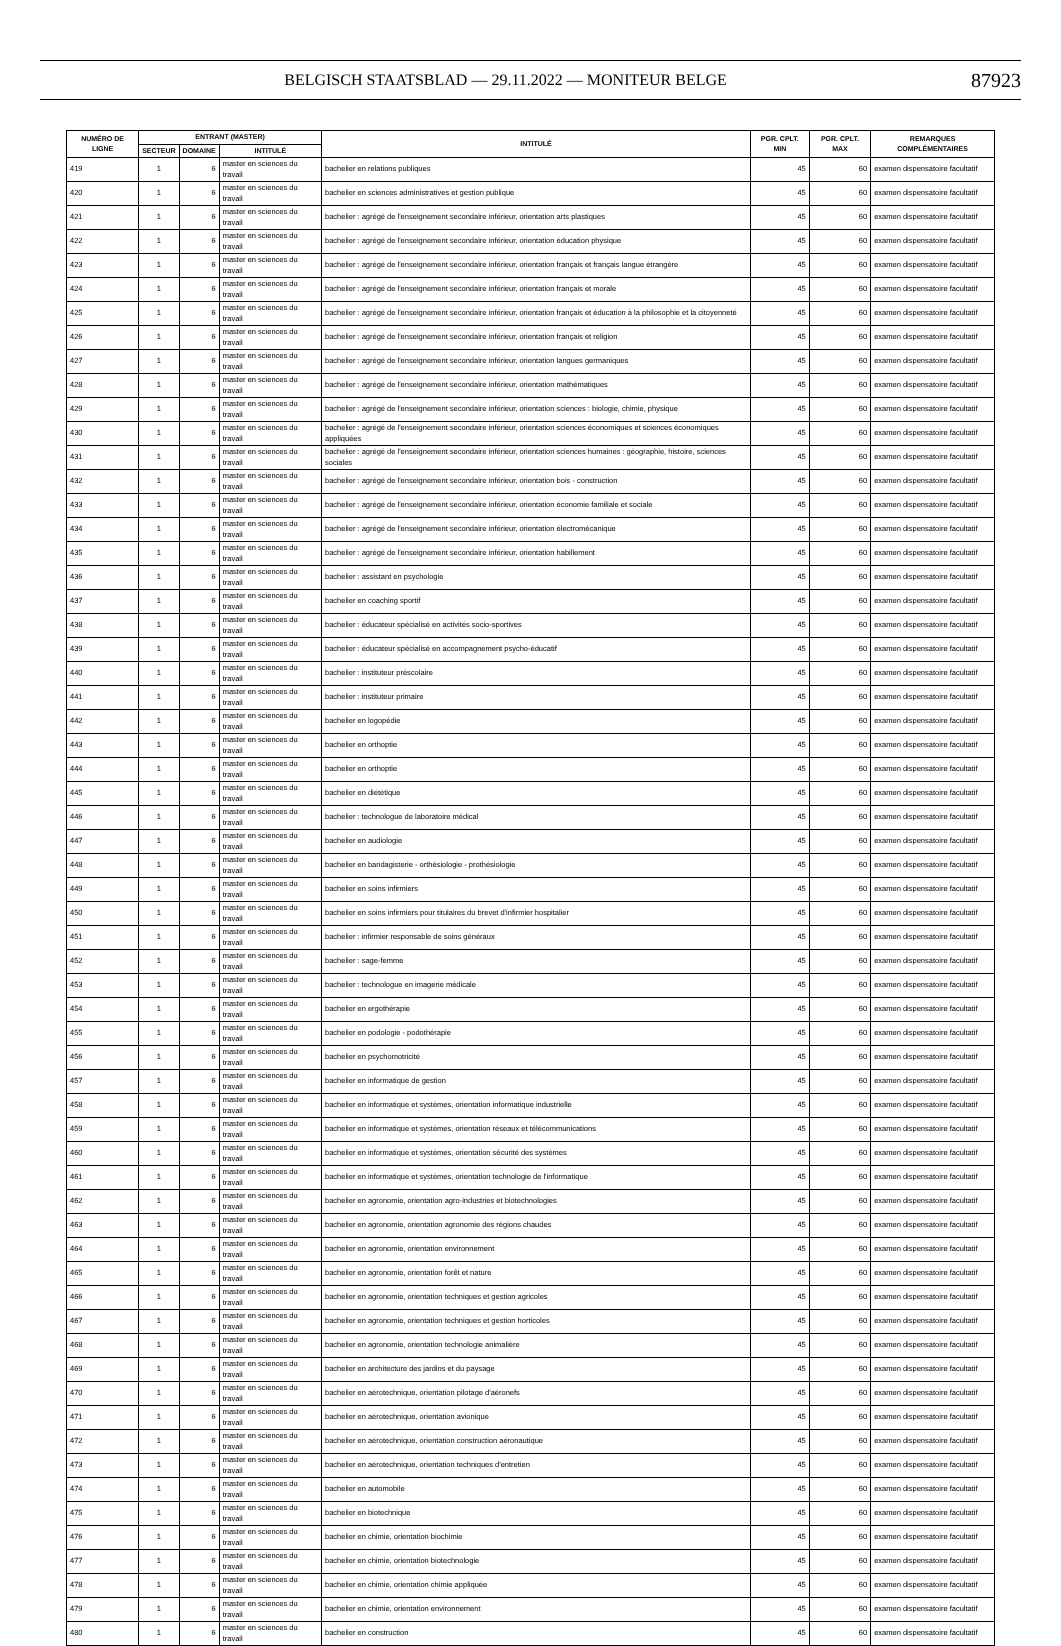BELGISCH STAATSBLAD — 29.11.2022 — MONITEUR BELGE 87923
| NUMÉRO DE LIGNE | ENTRANT (MASTER) | | | INTITULÉ | PGR. CPLT. MIN | PGR. CPLT. MAX | REMARQUES COMPLÉMENTAIRES |
| --- | --- | --- | --- | --- | --- | --- | --- |
| | SECTEUR | DOMAINE | INTITULÉ | | | | |
| 419 | 1 | 6 | master en sciences du travail | bachelier en relations publiques | 45 | 60 | examen dispensatoire facultatif |
| 420 | 1 | 6 | master en sciences du travail | bachelier en sciences administratives et gestion publique | 45 | 60 | examen dispensatoire facultatif |
| 421 | 1 | 6 | master en sciences du travail | bachelier : agrégé de l'enseignement secondaire inférieur, orientation arts plastiques | 45 | 60 | examen dispensatoire facultatif |
| 422 | 1 | 6 | master en sciences du travail | bachelier : agrégé de l'enseignement secondaire inférieur, orientation éducation physique | 45 | 60 | examen dispensatoire facultatif |
| 423 | 1 | 6 | master en sciences du travail | bachelier : agrégé de l'enseignement secondaire inférieur, orientation français et français langue étrangère | 45 | 60 | examen dispensatoire facultatif |
| 424 | 1 | 6 | master en sciences du travail | bachelier : agrégé de l'enseignement secondaire inférieur, orientation français et morale | 45 | 60 | examen dispensatoire facultatif |
| 425 | 1 | 6 | master en sciences du travail | bachelier : agrégé de l'enseignement secondaire inférieur, orientation français et éducation à la philosophie et la citoyenneté | 45 | 60 | examen dispensatoire facultatif |
| 426 | 1 | 6 | master en sciences du travail | bachelier : agrégé de l'enseignement secondaire inférieur, orientation français et religion | 45 | 60 | examen dispensatoire facultatif |
| 427 | 1 | 6 | master en sciences du travail | bachelier : agrégé de l'enseignement secondaire inférieur, orientation langues germaniques | 45 | 60 | examen dispensatoire facultatif |
| 428 | 1 | 6 | master en sciences du travail | bachelier : agrégé de l'enseignement secondaire inférieur, orientation mathématiques | 45 | 60 | examen dispensatoire facultatif |
| 429 | 1 | 6 | master en sciences du travail | bachelier : agrégé de l'enseignement secondaire inférieur, orientation sciences : biologie, chimie, physique | 45 | 60 | examen dispensatoire facultatif |
| 430 | 1 | 6 | master en sciences du travail | bachelier : agrégé de l'enseignement secondaire inférieur, orientation sciences économiques et sciences économiques appliquées | 45 | 60 | examen dispensatoire facultatif |
| 431 | 1 | 6 | master en sciences du travail | bachelier : agrégé de l'enseignement secondaire inférieur, orientation sciences humaines : géographie, histoire, sciences sociales | 45 | 60 | examen dispensatoire facultatif |
| 432 | 1 | 6 | master en sciences du travail | bachelier : agrégé de l'enseignement secondaire inférieur, orientation bois - construction | 45 | 60 | examen dispensatoire facultatif |
| 433 | 1 | 6 | master en sciences du travail | bachelier : agrégé de l'enseignement secondaire inférieur, orientation économie familiale et sociale | 45 | 60 | examen dispensatoire facultatif |
| 434 | 1 | 6 | master en sciences du travail | bachelier : agrégé de l'enseignement secondaire inférieur, orientation électromécanique | 45 | 60 | examen dispensatoire facultatif |
| 435 | 1 | 6 | master en sciences du travail | bachelier : agrégé de l'enseignement secondaire inférieur, orientation habillement | 45 | 60 | examen dispensatoire facultatif |
| 436 | 1 | 6 | master en sciences du travail | bachelier : assistant en psychologie | 45 | 60 | examen dispensatoire facultatif |
| 437 | 1 | 6 | master en sciences du travail | bachelier en coaching sportif | 45 | 60 | examen dispensatoire facultatif |
| 438 | 1 | 6 | master en sciences du travail | bachelier : éducateur spécialisé en activités socio-sportives | 45 | 60 | examen dispensatoire facultatif |
| 439 | 1 | 6 | master en sciences du travail | bachelier : éducateur spécialisé en accompagnement psycho-éducatif | 45 | 60 | examen dispensatoire facultatif |
| 440 | 1 | 6 | master en sciences du travail | bachelier : instituteur préscolaire | 45 | 60 | examen dispensatoire facultatif |
| 441 | 1 | 6 | master en sciences du travail | bachelier : instituteur primaire | 45 | 60 | examen dispensatoire facultatif |
| 442 | 1 | 6 | master en sciences du travail | bachelier en logopédie | 45 | 60 | examen dispensatoire facultatif |
| 443 | 1 | 6 | master en sciences du travail | bachelier en orthoptie | 45 | 60 | examen dispensatoire facultatif |
| 444 | 1 | 6 | master en sciences du travail | bachelier en orthoptie | 45 | 60 | examen dispensatoire facultatif |
| 445 | 1 | 6 | master en sciences du travail | bachelier en diététique | 45 | 60 | examen dispensatoire facultatif |
| 446 | 1 | 6 | master en sciences du travail | bachelier : technologue de laboratoire médical | 45 | 60 | examen dispensatoire facultatif |
| 447 | 1 | 6 | master en sciences du travail | bachelier en audiologie | 45 | 60 | examen dispensatoire facultatif |
| 448 | 1 | 6 | master en sciences du travail | bachelier en bandagisterie - orthésiologie - prothésiologie | 45 | 60 | examen dispensatoire facultatif |
| 449 | 1 | 6 | master en sciences du travail | bachelier en soins infirmiers | 45 | 60 | examen dispensatoire facultatif |
| 450 | 1 | 6 | master en sciences du travail | bachelier en soins infirmiers pour titulaires du brevet d'infirmier hospitalier | 45 | 60 | examen dispensatoire facultatif |
| 451 | 1 | 6 | master en sciences du travail | bachelier : infirmier responsable de soins généraux | 45 | 60 | examen dispensatoire facultatif |
| 452 | 1 | 6 | master en sciences du travail | bachelier : sage-femme | 45 | 60 | examen dispensatoire facultatif |
| 453 | 1 | 6 | master en sciences du travail | bachelier : technologue en imagerie médicale | 45 | 60 | examen dispensatoire facultatif |
| 454 | 1 | 6 | master en sciences du travail | bachelier en ergothérapie | 45 | 60 | examen dispensatoire facultatif |
| 455 | 1 | 6 | master en sciences du travail | bachelier en podologie - podothérapie | 45 | 60 | examen dispensatoire facultatif |
| 456 | 1 | 6 | master en sciences du travail | bachelier en psychomotricité | 45 | 60 | examen dispensatoire facultatif |
| 457 | 1 | 6 | master en sciences du travail | bachelier en informatique de gestion | 45 | 60 | examen dispensatoire facultatif |
| 458 | 1 | 6 | master en sciences du travail | bachelier en informatique et systèmes, orientation informatique industrielle | 45 | 60 | examen dispensatoire facultatif |
| 459 | 1 | 6 | master en sciences du travail | bachelier en informatique et systèmes, orientation réseaux et télécommunications | 45 | 60 | examen dispensatoire facultatif |
| 460 | 1 | 6 | master en sciences du travail | bachelier en informatique et systèmes, orientation sécurité des systèmes | 45 | 60 | examen dispensatoire facultatif |
| 461 | 1 | 6 | master en sciences du travail | bachelier en informatique et systèmes, orientation technologie de l'informatique | 45 | 60 | examen dispensatoire facultatif |
| 462 | 1 | 6 | master en sciences du travail | bachelier en agronomie, orientation agro-industries et biotechnologies | 45 | 60 | examen dispensatoire facultatif |
| 463 | 1 | 6 | master en sciences du travail | bachelier en agronomie, orientation agronomie des régions chaudes | 45 | 60 | examen dispensatoire facultatif |
| 464 | 1 | 6 | master en sciences du travail | bachelier en agronomie, orientation environnement | 45 | 60 | examen dispensatoire facultatif |
| 465 | 1 | 6 | master en sciences du travail | bachelier en agronomie, orientation forêt et nature | 45 | 60 | examen dispensatoire facultatif |
| 466 | 1 | 6 | master en sciences du travail | bachelier en agronomie, orientation techniques et gestion agricoles | 45 | 60 | examen dispensatoire facultatif |
| 467 | 1 | 6 | master en sciences du travail | bachelier en agronomie, orientation techniques et gestion horticoles | 45 | 60 | examen dispensatoire facultatif |
| 468 | 1 | 6 | master en sciences du travail | bachelier en agronomie, orientation technologie animalière | 45 | 60 | examen dispensatoire facultatif |
| 469 | 1 | 6 | master en sciences du travail | bachelier en architecture des jardins et du paysage | 45 | 60 | examen dispensatoire facultatif |
| 470 | 1 | 6 | master en sciences du travail | bachelier en aérotechnique, orientation pilotage d'aéronefs | 45 | 60 | examen dispensatoire facultatif |
| 471 | 1 | 6 | master en sciences du travail | bachelier en aérotechnique, orientation avionique | 45 | 60 | examen dispensatoire facultatif |
| 472 | 1 | 6 | master en sciences du travail | bachelier en aérotechnique, orientation construction aéronautique | 45 | 60 | examen dispensatoire facultatif |
| 473 | 1 | 6 | master en sciences du travail | bachelier en aérotechnique, orientation techniques d'entretien | 45 | 60 | examen dispensatoire facultatif |
| 474 | 1 | 6 | master en sciences du travail | bachelier en automobile | 45 | 60 | examen dispensatoire facultatif |
| 475 | 1 | 6 | master en sciences du travail | bachelier en biotechnique | 45 | 60 | examen dispensatoire facultatif |
| 476 | 1 | 6 | master en sciences du travail | bachelier en chimie, orientation biochimie | 45 | 60 | examen dispensatoire facultatif |
| 477 | 1 | 6 | master en sciences du travail | bachelier en chimie, orientation biotechnologie | 45 | 60 | examen dispensatoire facultatif |
| 478 | 1 | 6 | master en sciences du travail | bachelier en chimie, orientation chimie appliquée | 45 | 60 | examen dispensatoire facultatif |
| 479 | 1 | 6 | master en sciences du travail | bachelier en chimie, orientation environnement | 45 | 60 | examen dispensatoire facultatif |
| 480 | 1 | 6 | master en sciences du travail | bachelier en construction | 45 | 60 | examen dispensatoire facultatif |